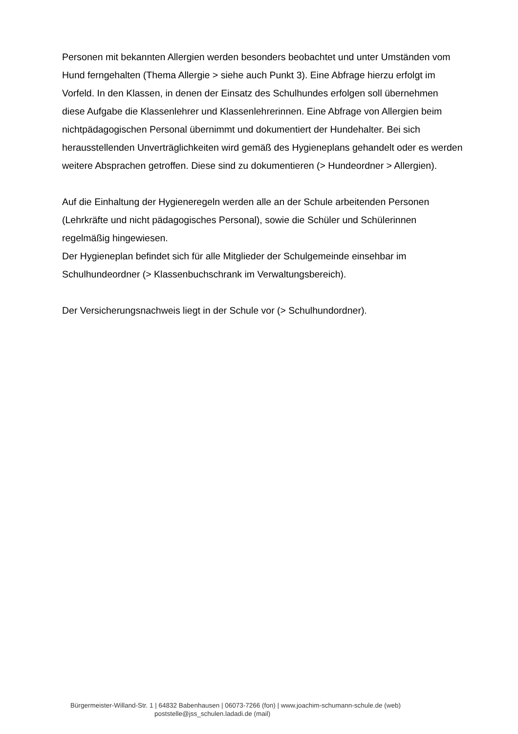Personen mit bekannten Allergien werden besonders beobachtet und unter Umständen vom Hund ferngehalten (Thema Allergie > siehe auch Punkt 3). Eine Abfrage hierzu erfolgt im Vorfeld. In den Klassen, in denen der Einsatz des Schulhundes erfolgen soll übernehmen diese Aufgabe die Klassenlehrer und Klassenlehrerinnen. Eine Abfrage von Allergien beim nichtpädagogischen Personal übernimmt und dokumentiert der Hundehalter. Bei sich herausstellenden Unverträglichkeiten wird gemäß des Hygieneplans gehandelt oder es werden weitere Absprachen getroffen. Diese sind zu dokumentieren (> Hundeordner > Allergien).
Auf die Einhaltung der Hygieneregeln werden alle an der Schule arbeitenden Personen (Lehrkräfte und nicht pädagogisches Personal), sowie die Schüler und Schülerinnen regelmäßig hingewiesen.
Der Hygieneplan befindet sich für alle Mitglieder der Schulgemeinde einsehbar im Schulhundeordner (> Klassenbuchschrank im Verwaltungsbereich).
Der Versicherungsnachweis liegt in der Schule vor (> Schulhundordner).
Bürgermeister-Willand-Str. 1 | 64832 Babenhausen | 06073-7266 (fon) | www.joachim-schumann-schule.de (web)
poststelle@jss_schulen.ladadi.de (mail)